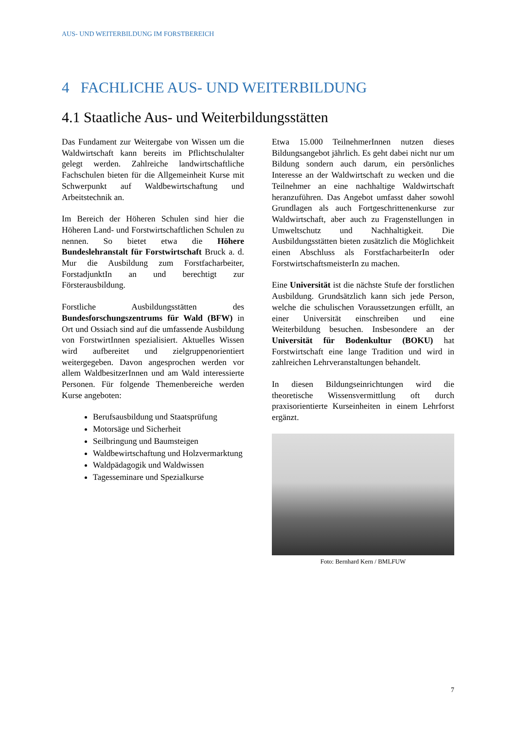AUS- UND WEITERBILDUNG IM FORSTBEREICH
4 FACHLICHE AUS- UND WEITERBILDUNG
4.1 Staatliche Aus- und Weiterbildungsstätten
Das Fundament zur Weitergabe von Wissen um die Waldwirtschaft kann bereits im Pflichtschulalter gelegt werden. Zahlreiche landwirtschaftliche Fachschulen bieten für die Allgemeinheit Kurse mit Schwerpunkt auf Waldbewirtschaftung und Arbeitstechnik an.
Im Bereich der Höheren Schulen sind hier die Höheren Land- und Forstwirtschaftlichen Schulen zu nennen. So bietet etwa die Höhere Bundeslehranstalt für Forstwirtschaft Bruck a. d. Mur die Ausbildung zum Forstfacharbeiter, ForstadjunktIn an und berechtigt zur Försterausbildung.
Forstliche Ausbildungsstätten des Bundesforschungszentrums für Wald (BFW) in Ort und Ossiach sind auf die umfassende Ausbildung von ForstwirtInnen spezialisiert. Aktuelles Wissen wird aufbereitet und zielgruppenorientiert weitergegeben. Davon angesprochen werden vor allem WaldbesitzerInnen und am Wald interessierte Personen. Für folgende Themenbereiche werden Kurse angeboten:
Berufsausbildung und Staatsprüfung
Motorsäge und Sicherheit
Seilbringung und Baumsteigen
Waldbewirtschaftung und Holzvermarktung
Waldpädagogik und Waldwissen
Tagesseminare und Spezialkurse
Etwa 15.000 TeilnehmerInnen nutzen dieses Bildungsangebot jährlich. Es geht dabei nicht nur um Bildung sondern auch darum, ein persönliches Interesse an der Waldwirtschaft zu wecken und die Teilnehmer an eine nachhaltige Waldwirtschaft heranzuführen. Das Angebot umfasst daher sowohl Grundlagen als auch Fortgeschrittenenkurse zur Waldwirtschaft, aber auch zu Fragenstellungen in Umweltschutz und Nachhaltigkeit. Die Ausbildungsstätten bieten zusätzlich die Möglichkeit einen Abschluss als ForstfacharbeiterIn oder ForstwirtschaftsmeisterIn zu machen.
Eine Universität ist die nächste Stufe der forstlichen Ausbildung. Grundsätzlich kann sich jede Person, welche die schulischen Voraussetzungen erfüllt, an einer Universität einschreiben und eine Weiterbildung besuchen. Insbesondere an der Universität für Bodenkultur (BOKU) hat Forstwirtschaft eine lange Tradition und wird in zahlreichen Lehrveranstaltungen behandelt.
In diesen Bildungseinrichtungen wird die theoretische Wissensvermittlung oft durch praxisorientierte Kurseinheiten in einem Lehrforst ergänzt.
Foto: Bernhard Kern / BMLFUW
7